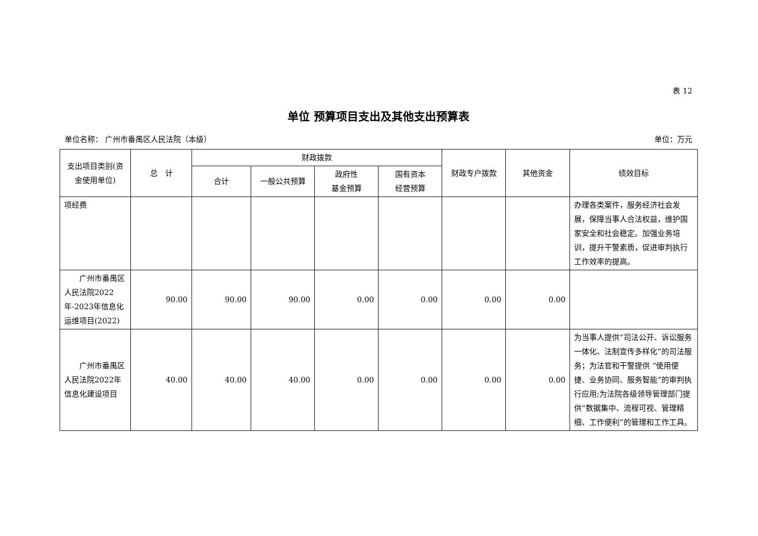表 12
单位 预算项目支出及其他支出预算表
单位名称： 广州市番禺区人民法院（本级） 单位：万元
| 支出项目类别(资金使用单位) | 总 计 | 财政拨款 | | | | 财政专户拨款 | 其他资金 | 绩效目标 |
| --- | --- | --- | --- | --- | --- | --- | --- | --- |
| | | 合计 | 一般公共预算 | 政府性 基金预算 | 国有资本 经营预算 | | | |
| 项经费 | | | | | | | | 办理各类案件，服务经济社会发展，保障当事人合法权益，维护国家安全和社会稳定。加强业务培训，提升干警素质，促进审判执行工作效率的提高。 |
| 广州市番禺区人民法院2022年-2023年信息化运维项目(2022) | 90.00 | 90.00 | 90.00 | 0.00 | 0.00 | 0.00 | 0.00 | |
| 广州市番禺区人民法院2022年信息化建设项目 | 40.00 | 40.00 | 40.00 | 0.00 | 0.00 | 0.00 | 0.00 | 为当事人提供“司法公开、诉讼服务一体化、法制宣传多样化”的司法服务；为法官和干警提供 “使用便捷、业务协同、服务智能”的审判执行应用;为法院各级领导管理部门提供“数据集中、流程可视、管理精细、工作便利”的管理和工作工具。 |